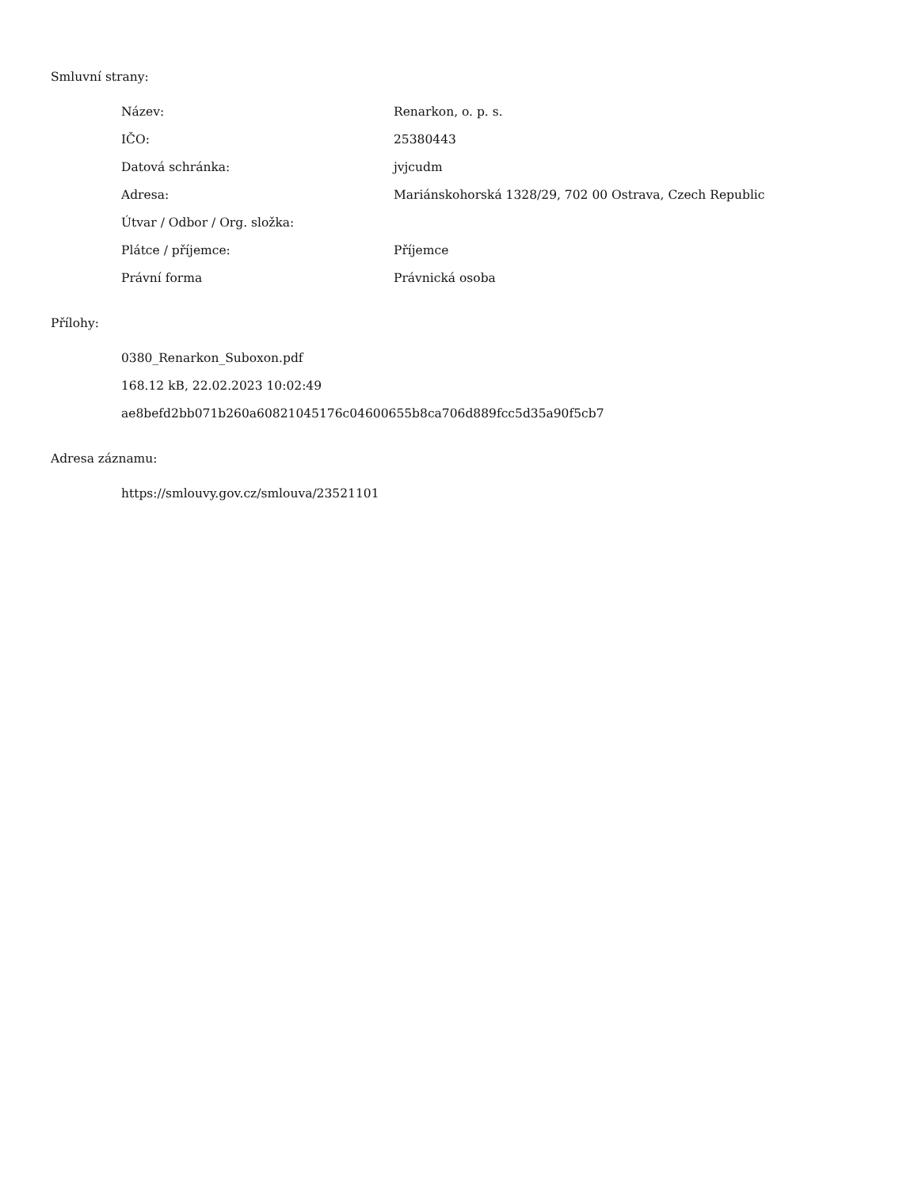Smluvní strany:
| Název: | Renarkon, o. p. s. |
| IČO: | 25380443 |
| Datová schránka: | jvjcudm |
| Adresa: | Mariánskohorská 1328/29, 702 00 Ostrava, Czech Republic |
| Útvar / Odbor / Org. složka: | |
| Plátce / příjemce: | Příjemce |
| Právní forma | Právnická osoba |
Přílohy:
0380_Renarkon_Suboxon.pdf
168.12 kB, 22.02.2023 10:02:49
ae8befd2bb071b260a60821045176c04600655b8ca706d889fcc5d35a90f5cb7
Adresa záznamu:
https://smlouvy.gov.cz/smlouva/23521101